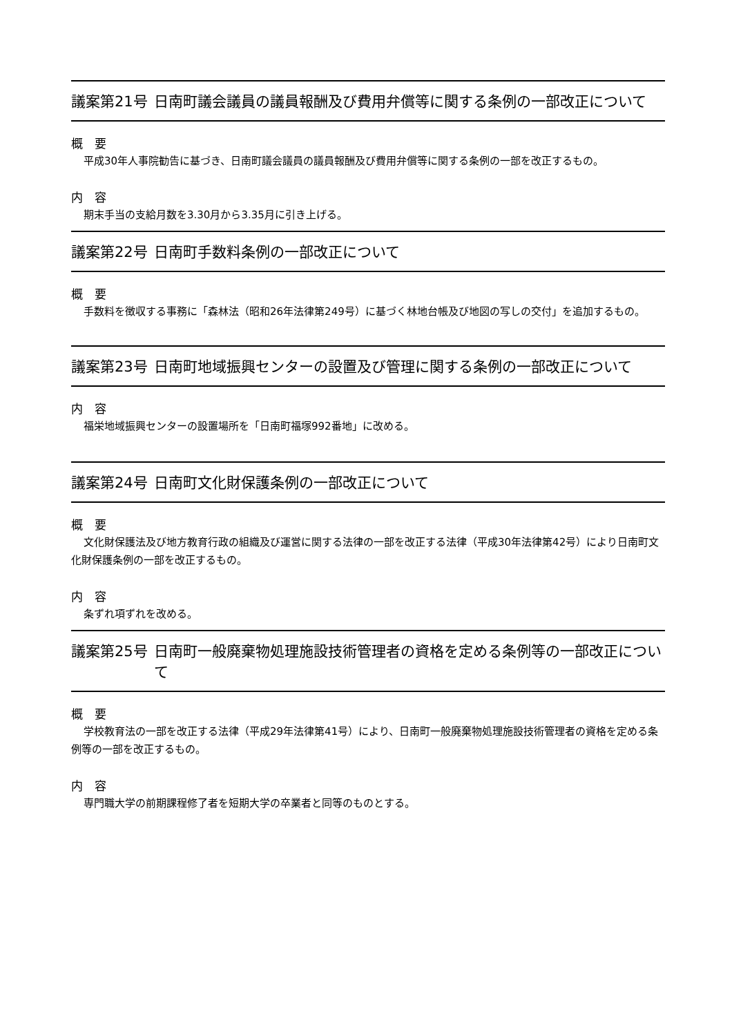議案第21号 日南町議会議員の議員報酬及び費用弁償等に関する条例の一部改正について
概　要
平成30年人事院勧告に基づき、日南町議会議員の議員報酬及び費用弁償等に関する条例の一部を改正するもの。
内　容
期末手当の支給月数を3.30月から3.35月に引き上げる。
議案第22号 日南町手数料条例の一部改正について
概　要
手数料を徴収する事務に「森林法（昭和26年法律第249号）に基づく林地台帳及び地図の写しの交付」を追加するもの。
議案第23号 日南町地域振興センターの設置及び管理に関する条例の一部改正について
内　容
福栄地域振興センターの設置場所を「日南町福塚992番地」に改める。
議案第24号 日南町文化財保護条例の一部改正について
概　要
文化財保護法及び地方教育行政の組織及び運営に関する法律の一部を改正する法律（平成30年法律第42号）により日南町文化財保護条例の一部を改正するもの。
内　容
条ずれ項ずれを改める。
議案第25号 日南町一般廃棄物処理施設技術管理者の資格を定める条例等の一部改正について
概　要
学校教育法の一部を改正する法律（平成29年法律第41号）により、日南町一般廃棄物処理施設技術管理者の資格を定める条例等の一部を改正するもの。
内　容
専門職大学の前期課程修了者を短期大学の卒業者と同等のものとする。